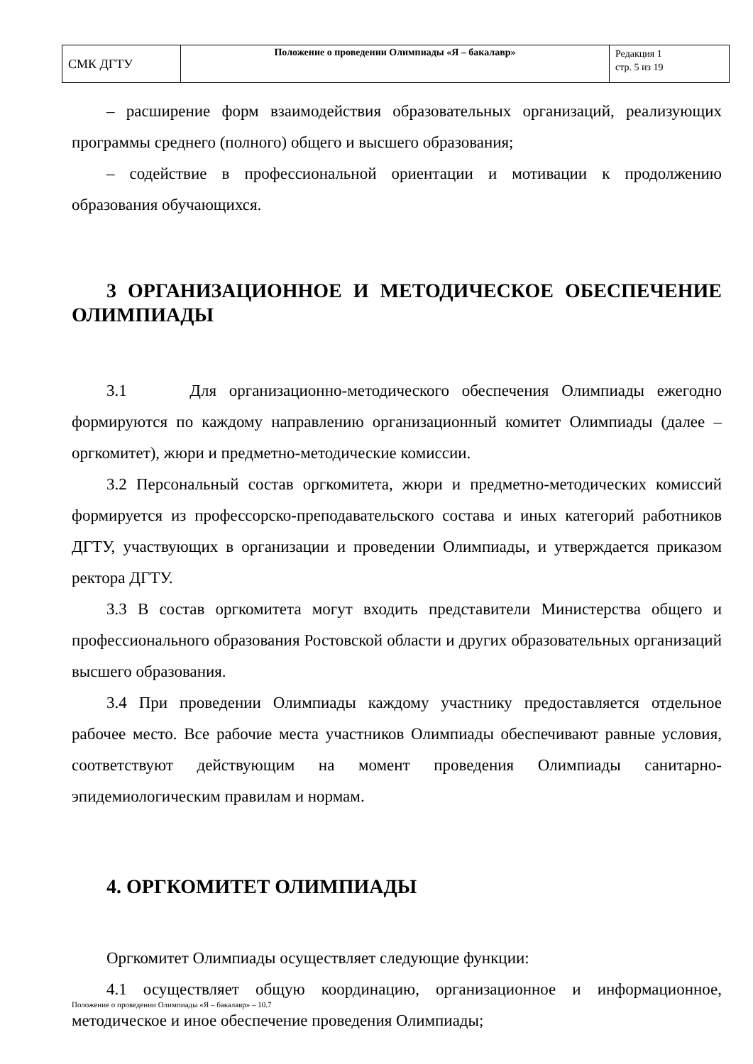| СМК ДГТУ | Положение о проведении Олимпиады «Я – бакалавр» | Редакция 1 стр. 5 из 19 |
– расширение форм взаимодействия образовательных организаций, реализующих программы среднего (полного) общего и высшего образования;
– содействие в профессиональной ориентации и мотивации к продолжению образования обучающихся.
3 ОРГАНИЗАЦИОННОЕ И МЕТОДИЧЕСКОЕ ОБЕСПЕЧЕНИЕ ОЛИМПИАДЫ
3.1 Для организационно-методического обеспечения Олимпиады ежегодно формируются по каждому направлению организационный комитет Олимпиады (далее – оргкомитет), жюри и предметно-методические комиссии.
3.2 Персональный состав оргкомитета, жюри и предметно-методических комиссий формируется из профессорско-преподавательского состава и иных категорий работников ДГТУ, участвующих в организации и проведении Олимпиады, и утверждается приказом ректора ДГТУ.
3.3 В состав оргкомитета могут входить представители Министерства общего и профессионального образования Ростовской области и других образовательных организаций высшего образования.
3.4 При проведении Олимпиады каждому участнику предоставляется отдельное рабочее место. Все рабочие места участников Олимпиады обеспечивают равные условия, соответствуют действующим на момент проведения Олимпиады санитарно-эпидемиологическим правилам и нормам.
4. ОРГКОМИТЕТ ОЛИМПИАДЫ
Оргкомитет Олимпиады осуществляет следующие функции:
4.1 осуществляет общую координацию, организационное и информационное, методическое и иное обеспечение проведения Олимпиады;
Положение о проведении Олимпиады «Я – бакалавр» – 10.7